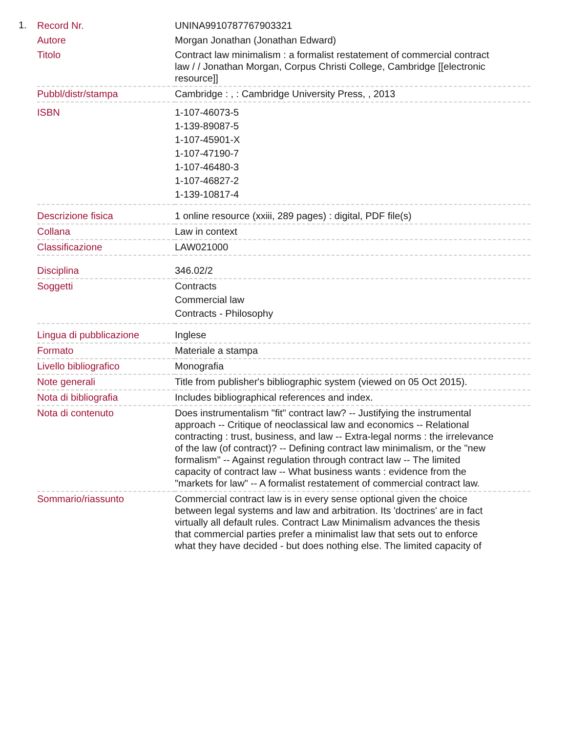1.
| Record Nr. | UNINA9910787767903321 |
| Autore | Morgan Jonathan (Jonathan Edward) |
| Titolo | Contract law minimalism : a formalist restatement of commercial contract law / / Jonathan Morgan, Corpus Christi College, Cambridge [[electronic resource]] |
| Pubbl/distr/stampa | Cambridge : , : Cambridge University Press, , 2013 |
| ISBN | 1-107-46073-5 1-139-89087-5 1-107-45901-X 1-107-47190-7 1-107-46480-3 1-107-46827-2 1-139-10817-4 |
| Descrizione fisica | 1 online resource (xxiii, 289 pages) : digital, PDF file(s) |
| Collana | Law in context |
| Classificazione | LAW021000 |
| Disciplina | 346.02/2 |
| Soggetti | Contracts Commercial law Contracts - Philosophy |
| Lingua di pubblicazione | Inglese |
| Formato | Materiale a stampa |
| Livello bibliografico | Monografia |
| Note generali | Title from publisher's bibliographic system (viewed on 05 Oct 2015). |
| Nota di bibliografia | Includes bibliographical references and index. |
| Nota di contenuto | Does instrumentalism "fit" contract law? -- Justifying the instrumental approach -- Critique of neoclassical law and economics -- Relational contracting : trust, business, and law -- Extra-legal norms : the irrelevance of the law (of contract)? -- Defining contract law minimalism, or the "new formalism" -- Against regulation through contract law -- The limited capacity of contract law -- What business wants : evidence from the "markets for law" -- A formalist restatement of commercial contract law. |
| Sommario/riassunto | Commercial contract law is in every sense optional given the choice between legal systems and law and arbitration. Its 'doctrines' are in fact virtually all default rules. Contract Law Minimalism advances the thesis that commercial parties prefer a minimalist law that sets out to enforce what they have decided - but does nothing else. The limited capacity of |